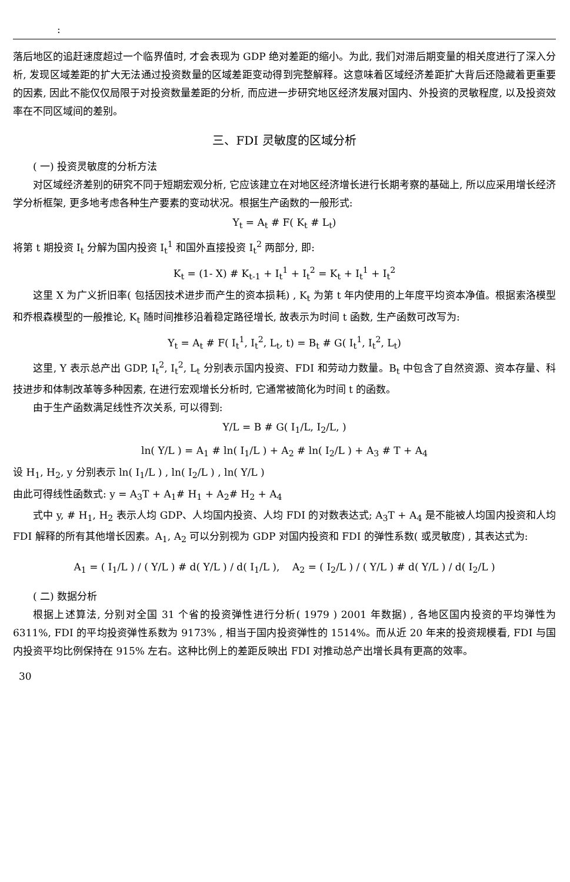:
落后地区的追赶速度超过一个临界值时, 才会表现为 GDP 绝对差距的缩小。为此, 我们对滞后期变量的相关度进行了深入分析, 发现区域差距的扩大无法通过投资数量的区域差距变动得到完整解释。这意味着区域经济差距扩大背后还隐藏着更重要的因素, 因此不能仅仅局限于对投资数量差距的分析, 而应进一步研究地区经济发展对国内、外投资的灵敏程度, 以及投资效率在不同区域间的差别。
三、FDI 灵敏度的区域分析
( 一) 投资灵敏度的分析方法
对区域经济差别的研究不同于短期宏观分析, 它应该建立在对地区经济增长进行长期考察的基础上, 所以应采用增长经济学分析框架, 更多地考虑各种生产要素的变动状况。根据生产函数的一般形式:
Y<sub>t</sub> = A<sub>t</sub> # F( K<sub>t</sub> # L<sub>t</sub>)
将第 t 期投资 I<sub>t</sub> 分解为国内投资 I<sub>t</sub><sup>1</sup> 和国外直接投资 I<sub>t</sub><sup>2</sup> 两部分, 即:
K<sub>t</sub> = (1- X) # K<sub>t-1</sub> + I<sub>t</sub><sup>1</sup> + I<sub>t</sub><sup>2</sup> = K<sub>t</sub> + I<sub>t</sub><sup>1</sup> + I<sub>t</sub><sup>2</sup>
这里 X 为广义折旧率( 包括因技术进步而产生的资本损耗) , K<sub>t</sub> 为第 t 年内使用的上年度平均资本净值。根据索洛模型和乔根森模型的一般推论, K<sub>t</sub> 随时间推移沿着稳定路径增长, 故表示为时间 t 函数, 生产函数可改写为:
Y<sub>t</sub> = A<sub>t</sub> # F( I<sub>t</sub><sup>1</sup>, I<sub>t</sub><sup>2</sup>, L<sub>t</sub>, t) = B<sub>t</sub> # G( I<sub>t</sub><sup>1</sup>, I<sub>t</sub><sup>2</sup>, L<sub>t</sub>)
这里, Y 表示总产出 GDP, I<sub>t</sub><sup>2</sup>, I<sub>t</sub><sup>2</sup>, L<sub>t</sub> 分别表示国内投资、FDI 和劳动力数量。B<sub>t</sub> 中包含了自然资源、资本存量、科技进步和体制改革等多种因素, 在进行宏观增长分析时, 它通常被简化为时间 t 的函数。
由于生产函数满足线性齐次关系, 可以得到:
Y/L = B # G( I<sub>1</sub>/L, I<sub>2</sub>/L, )
ln( Y/L ) = A<sub>1</sub> # ln( I<sub>1</sub>/L ) + A<sub>2</sub> # ln( I<sub>2</sub>/L ) + A<sub>3</sub> # T + A<sub>4</sub>
设 H<sub>1</sub>, H<sub>2</sub>, y 分别表示 ln( I<sub>1</sub>/L ) , ln( I<sub>2</sub>/L ) , ln( Y/L )
由此可得线性函数式: y = A<sub>3</sub>T + A<sub>1</sub># H<sub>1</sub> + A<sub>2</sub># H<sub>2</sub> + A<sub>4</sub>
式中 y, # H<sub>1</sub>, H<sub>2</sub> 表示人均 GDP、人均国内投资、人均 FDI 的对数表达式; A<sub>3</sub>T + A<sub>4</sub> 是不能被人均国内投资和人均 FDI 解释的所有其他增长因素。A<sub>1</sub>, A<sub>2</sub> 可以分别视为 GDP 对国内投资和 FDI 的弹性系数( 或灵敏度) , 其表达式为:
A<sub>1</sub> = ( I<sub>1</sub>/L ) / ( Y/L ) # d( Y/L ) / d( I<sub>1</sub>/L ), A<sub>2</sub> = ( I<sub>2</sub>/L ) / ( Y/L ) # d( Y/L ) / d( I<sub>2</sub>/L )
( 二) 数据分析
根据上述算法, 分别对全国 31 个省的投资弹性进行分析( 1979 ) 2001 年数据) , 各地区国内投资的平均弹性为 6311%, FDI 的平均投资弹性系数为 9173% , 相当于国内投资弹性的 1514%。而从近 20 年来的投资规模看, FDI 与国内投资平均比例保持在 915% 左右。这种比例上的差距反映出 FDI 对推动总产出增长具有更高的效率。
30